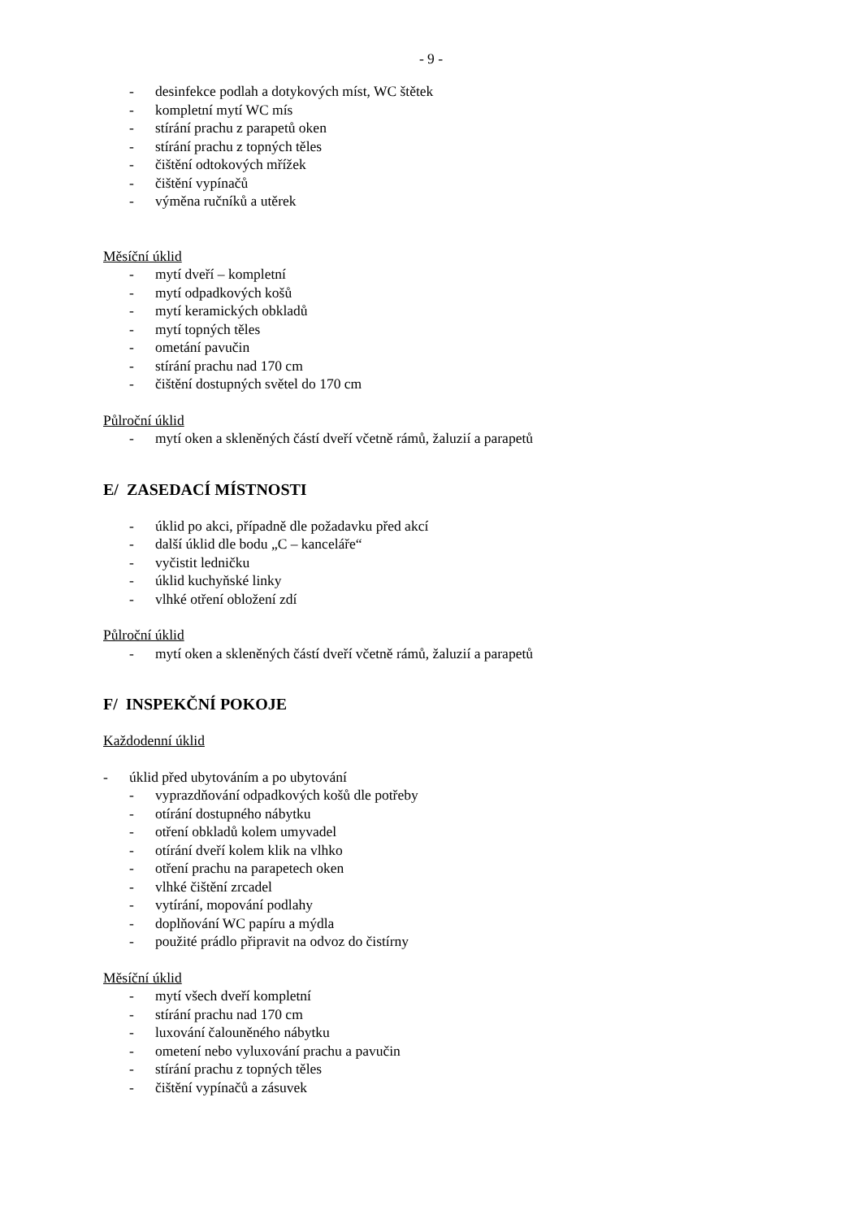- 9 -
- desinfekce podlah a dotykových míst, WC štětek
- kompletní mytí WC mís
- stírání prachu z parapetů oken
- stírání prachu z topných těles
- čištění odtokových mřížek
- čištění vypínačů
- výměna ručníků a utěrek
Měsíční úklid
- mytí dveří – kompletní
- mytí odpadkových košů
- mytí keramických obkladů
- mytí topných těles
- ometání pavučin
- stírání prachu nad 170 cm
- čištění dostupných světel do 170 cm
Půlroční úklid
- mytí oken a skleněných částí dveří včetně rámů, žaluzií a parapetů
E/ ZASEDACÍ MÍSTNOSTI
- úklid po akci, případně dle požadavku před akcí
- další úklid dle bodu „C – kanceláře“
- vyčistit ledničku
- úklid kuchyňské linky
- vlhké otření obložení zdí
Půlroční úklid
- mytí oken a skleněných částí dveří včetně rámů, žaluzií a parapetů
F/ INSPEKČNÍ POKOJE
Každodenní úklid
- úklid před ubytováním a po ubytování
- vyprazdňování odpadkových košů dle potřeby
- otírání dostupného nábytku
- otření obkladů kolem umyvadel
- otírání dveří kolem klik na vlhko
- otření prachu na parapetech oken
- vlhké čištění zrcadel
- vytírání, mopování podlahy
- doplňování WC papíru a mýdla
- použité prádlo připravit na odvoz do čistírny
Měsíční úklid
- mytí všech dveří kompletní
- stírání prachu nad 170 cm
- luxování čalouněného nábytku
- ometení nebo vyluxování prachu a pavučin
- stírání prachu z topných těles
- čištění vypínačů a zásuvek